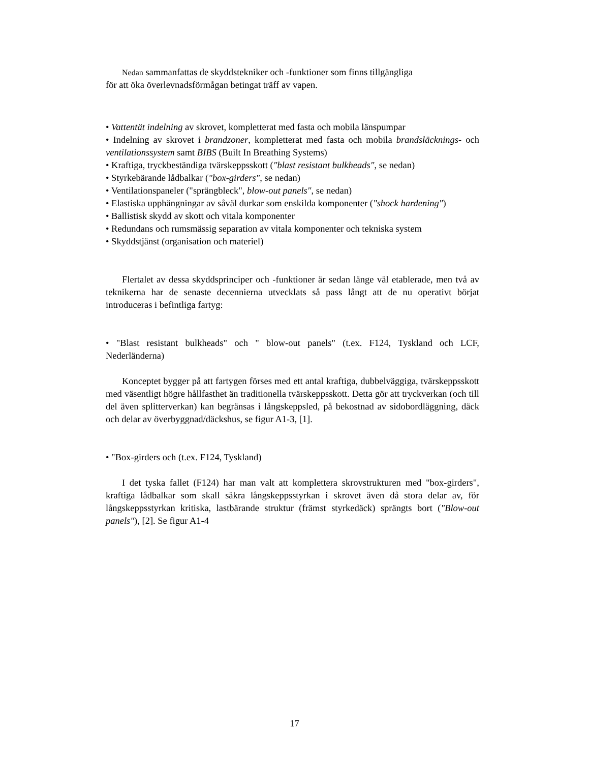Nedan sammanfattas de skyddstekniker och -funktioner som finns tillgängliga
för att öka överlevnadsförmågan betingat träff av vapen.
• Vattentät indelning av skrovet, kompletterat med fasta och mobila länspumpar
• Indelning av skrovet i brandzoner, kompletterat med fasta och mobila brandsläcknings- och ventilationssystem samt BIBS (Built In Breathing Systems)
• Kraftiga, tryckbeständiga tvärskeppsskott ("blast resistant bulkheads", se nedan)
• Styrkebärande lådbalkar ("box-girders", se nedan)
• Ventilationspaneler ("sprängbleck", blow-out panels", se nedan)
• Elastiska upphängningar av såväl durkar som enskilda komponenter ("shock hardening")
• Ballistisk skydd av skott och vitala komponenter
• Redundans och rumsmässig separation av vitala komponenter och tekniska system
• Skyddstjänst (organisation och materiel)
Flertalet av dessa skyddsprinciper och -funktioner är sedan länge väl etablerade, men två av teknikerna har de senaste decennierna utvecklats så pass långt att de nu operativt börjat introduceras i befintliga fartyg:
• "Blast resistant bulkheads" och " blow-out panels" (t.ex. F124, Tyskland och LCF, Nederländerna)
Konceptet bygger på att fartygen förses med ett antal kraftiga, dubbelväggiga, tvärskeppsskott med väsentligt högre hållfasthet än traditionella tvärskeppsskott. Detta gör att tryckverkan (och till del även splitterverkan) kan begränsas i långskeppsled, på bekostnad av sidobordläggning, däck och delar av överbyggnad/däckshus, se figur A1-3, [1].
• "Box-girders och (t.ex. F124, Tyskland)
I det tyska fallet (F124) har man valt att komplettera skrovstrukturen med "box-girders", kraftiga lådbalkar som skall säkra långskeppsstyrkan i skrovet även då stora delar av, för långskeppsstyrkan kritiska, lastbärande struktur (främst styrkedäck) sprängts bort ("Blow-out panels"), [2]. Se figur A1-4
17